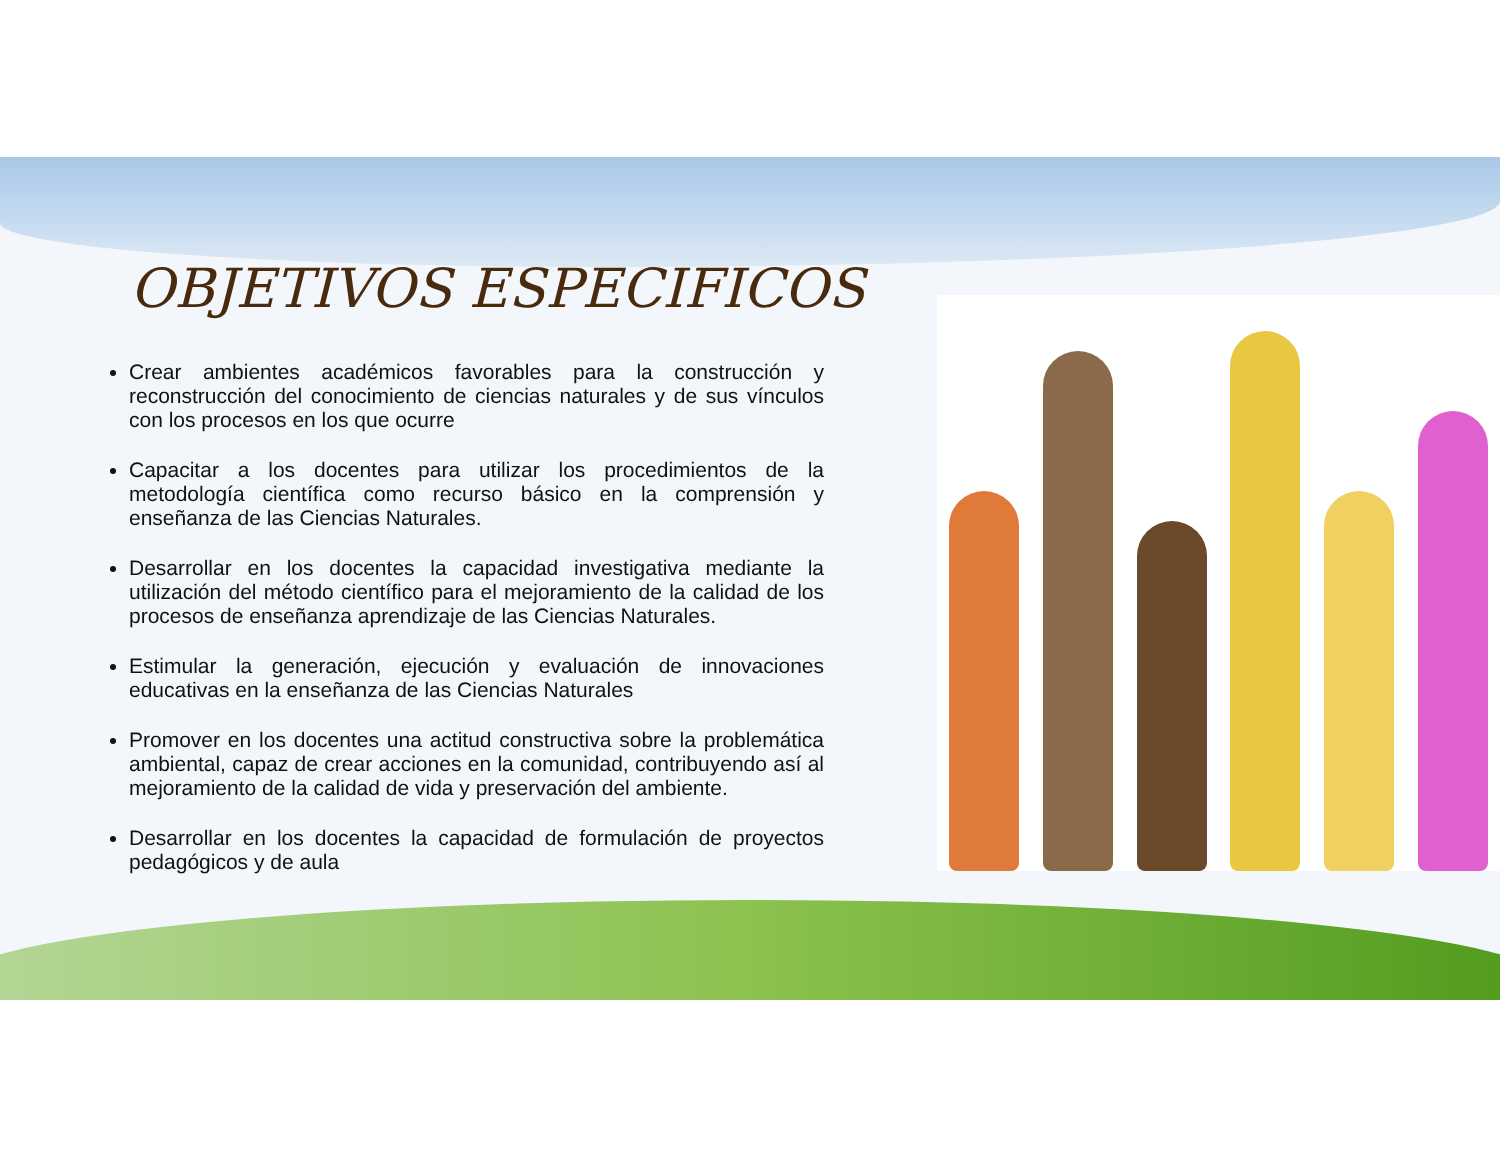OBJETIVOS ESPECIFICOS
Crear ambientes académicos favorables para la construcción y reconstrucción del conocimiento de ciencias naturales y de sus vínculos con los procesos en los que ocurre
Capacitar a los docentes para utilizar los procedimientos de la metodología científica como recurso básico en la comprensión y enseñanza de las Ciencias Naturales.
Desarrollar en los docentes la capacidad investigativa mediante la utilización del método científico para el mejoramiento de la calidad de los procesos de enseñanza aprendizaje de las Ciencias Naturales.
Estimular la generación, ejecución y evaluación de innovaciones educativas en la enseñanza de las Ciencias Naturales
Promover en los docentes una actitud constructiva sobre la problemática ambiental, capaz de crear acciones en la comunidad, contribuyendo así al mejoramiento de la calidad de vida y preservación del ambiente.
Desarrollar en los docentes la capacidad de formulación de proyectos pedagógicos y de aula